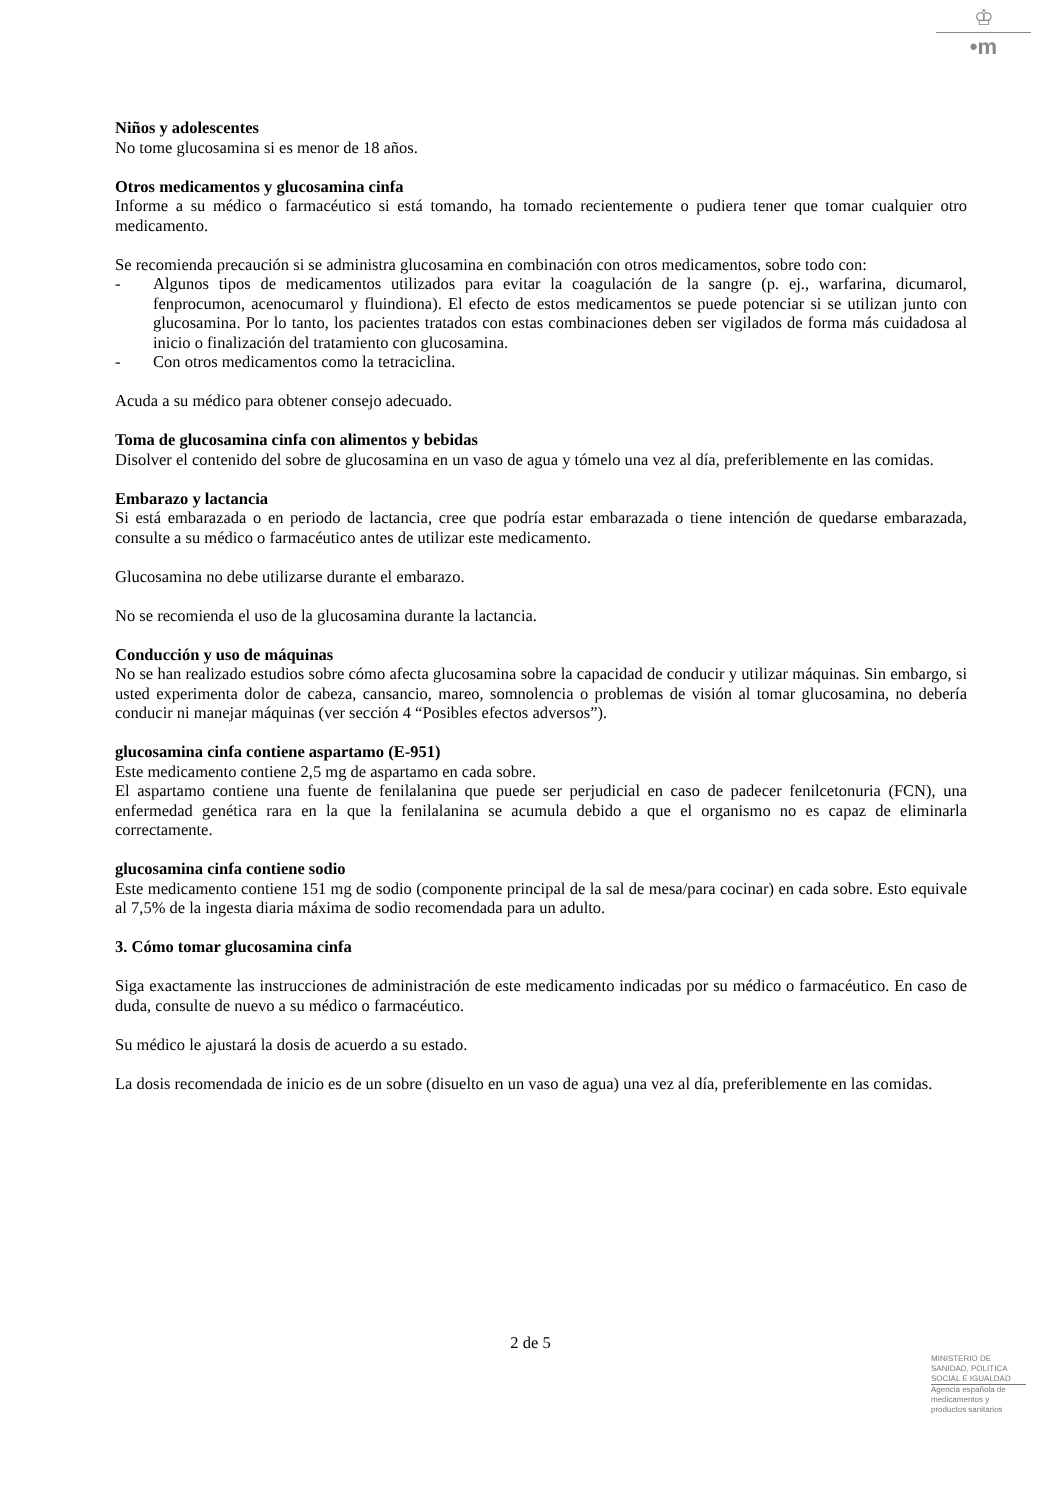♔
•m
Niños y adolescentes
No tome glucosamina si es menor de 18 años.
Otros medicamentos y glucosamina cinfa
Informe a su médico o farmacéutico si está tomando, ha tomado recientemente o pudiera tener que tomar cualquier otro medicamento.
Se recomienda precaución si se administra glucosamina en combinación con otros medicamentos, sobre todo con:
- Algunos tipos de medicamentos utilizados para evitar la coagulación de la sangre (p. ej., warfarina, dicumarol, fenprocumon, acenocumarol y fluindiona). El efecto de estos medicamentos se puede potenciar si se utilizan junto con glucosamina. Por lo tanto, los pacientes tratados con estas combinaciones deben ser vigilados de forma más cuidadosa al inicio o finalización del tratamiento con glucosamina.
- Con otros medicamentos como la tetraciclina.
Acuda a su médico para obtener consejo adecuado.
Toma de glucosamina cinfa con alimentos y bebidas
Disolver el contenido del sobre de glucosamina en un vaso de agua y tómelo una vez al día, preferiblemente en las comidas.
Embarazo y lactancia
Si está embarazada o en periodo de lactancia, cree que podría estar embarazada o tiene intención de quedarse embarazada, consulte a su médico o farmacéutico antes de utilizar este medicamento.
Glucosamina no debe utilizarse durante el embarazo.
No se recomienda el uso de la glucosamina durante la lactancia.
Conducción y uso de máquinas
No se han realizado estudios sobre cómo afecta glucosamina sobre la capacidad de conducir y utilizar máquinas. Sin embargo, si usted experimenta dolor de cabeza, cansancio, mareo, somnolencia o problemas de visión al tomar glucosamina, no debería conducir ni manejar máquinas (ver sección 4 “Posibles efectos adversos”).
glucosamina cinfa contiene aspartamo (E-951)
Este medicamento contiene 2,5 mg de aspartamo en cada sobre.
El aspartamo contiene una fuente de fenilalanina que puede ser perjudicial en caso de padecer fenilcetonuria (FCN), una enfermedad genética rara en la que la fenilalanina se acumula debido a que el organismo no es capaz de eliminarla correctamente.
glucosamina cinfa contiene sodio
Este medicamento contiene 151 mg de sodio (componente principal de la sal de mesa/para cocinar) en cada sobre. Esto equivale al 7,5% de la ingesta diaria máxima de sodio recomendada para un adulto.
3. Cómo tomar glucosamina cinfa
Siga exactamente las instrucciones de administración de este medicamento indicadas por su médico o farmacéutico. En caso de duda, consulte de nuevo a su médico o farmacéutico.
Su médico le ajustará la dosis de acuerdo a su estado.
La dosis recomendada de inicio es de un sobre (disuelto en un vaso de agua) una vez al día, preferiblemente en las comidas.
2 de 5
MINISTERIO DE
SANIDAD, POLITICA
SOCIAL E IGUALDAD
Agencia española de
medicamentos y
productos sanitarios